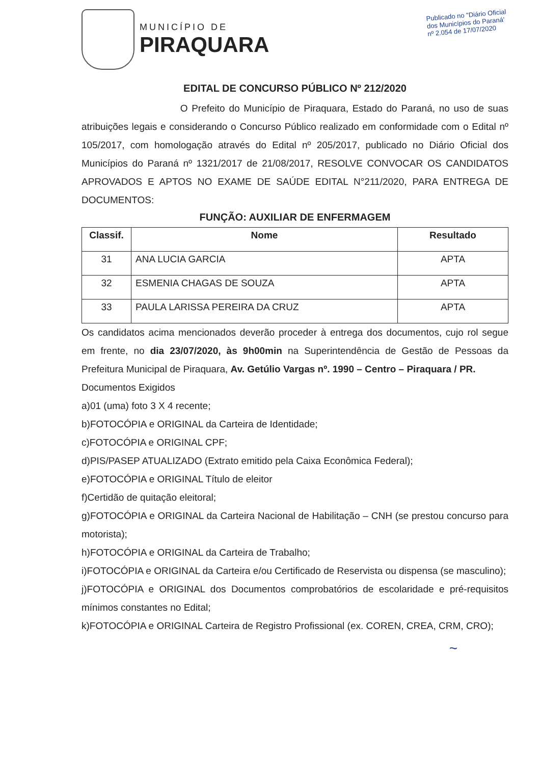MUNICÍPIO DE
PIRAQUARA
Publicado no "Diário Oficial
dos Municípios do Paraná'
nº 2.054 de 17/07/2020
EDITAL DE CONCURSO PÚBLICO Nº 212/2020
O Prefeito do Município de Piraquara, Estado do Paraná, no uso de suas atribuições legais e considerando o Concurso Público realizado em conformidade com o Edital nº 105/2017, com homologação através do Edital nº 205/2017, publicado no Diário Oficial dos Municípios do Paraná nº 1321/2017 de 21/08/2017, RESOLVE CONVOCAR OS CANDIDATOS APROVADOS E APTOS NO EXAME DE SAÚDE EDITAL N°211/2020, PARA ENTREGA DE DOCUMENTOS:
FUNÇÃO: AUXILIAR DE ENFERMAGEM
| Classif. | Nome | Resultado |
| --- | --- | --- |
| 31 | ANA LUCIA GARCIA | APTA |
| 32 | ESMENIA CHAGAS DE SOUZA | APTA |
| 33 | PAULA LARISSA PEREIRA DA CRUZ | APTA |
Os candidatos acima mencionados deverão proceder à entrega dos documentos, cujo rol segue em frente, no dia 23/07/2020, às 9h00min na Superintendência de Gestão de Pessoas da Prefeitura Municipal de Piraquara, Av. Getúlio Vargas nº. 1990 – Centro – Piraquara / PR.
Documentos Exigidos
a)01 (uma) foto 3 X 4 recente;
b)FOTOCÓPIA e ORIGINAL da Carteira de Identidade;
c)FOTOCÓPIA e ORIGINAL CPF;
d)PIS/PASEP ATUALIZADO (Extrato emitido pela Caixa Econômica Federal);
e)FOTOCÓPIA e ORIGINAL Título de eleitor
f)Certidão de quitação eleitoral;
g)FOTOCÓPIA e ORIGINAL da Carteira Nacional de Habilitação – CNH (se prestou concurso para motorista);
h)FOTOCÓPIA e ORIGINAL da Carteira de Trabalho;
i)FOTOCÓPIA e ORIGINAL da Carteira e/ou Certificado de Reservista ou dispensa (se masculino);
j)FOTOCÓPIA e ORIGINAL dos Documentos comprobatórios de escolaridade e pré-requisitos mínimos constantes no Edital;
k)FOTOCÓPIA e ORIGINAL Carteira de Registro Profissional (ex. COREN, CREA, CRM, CRO);
~